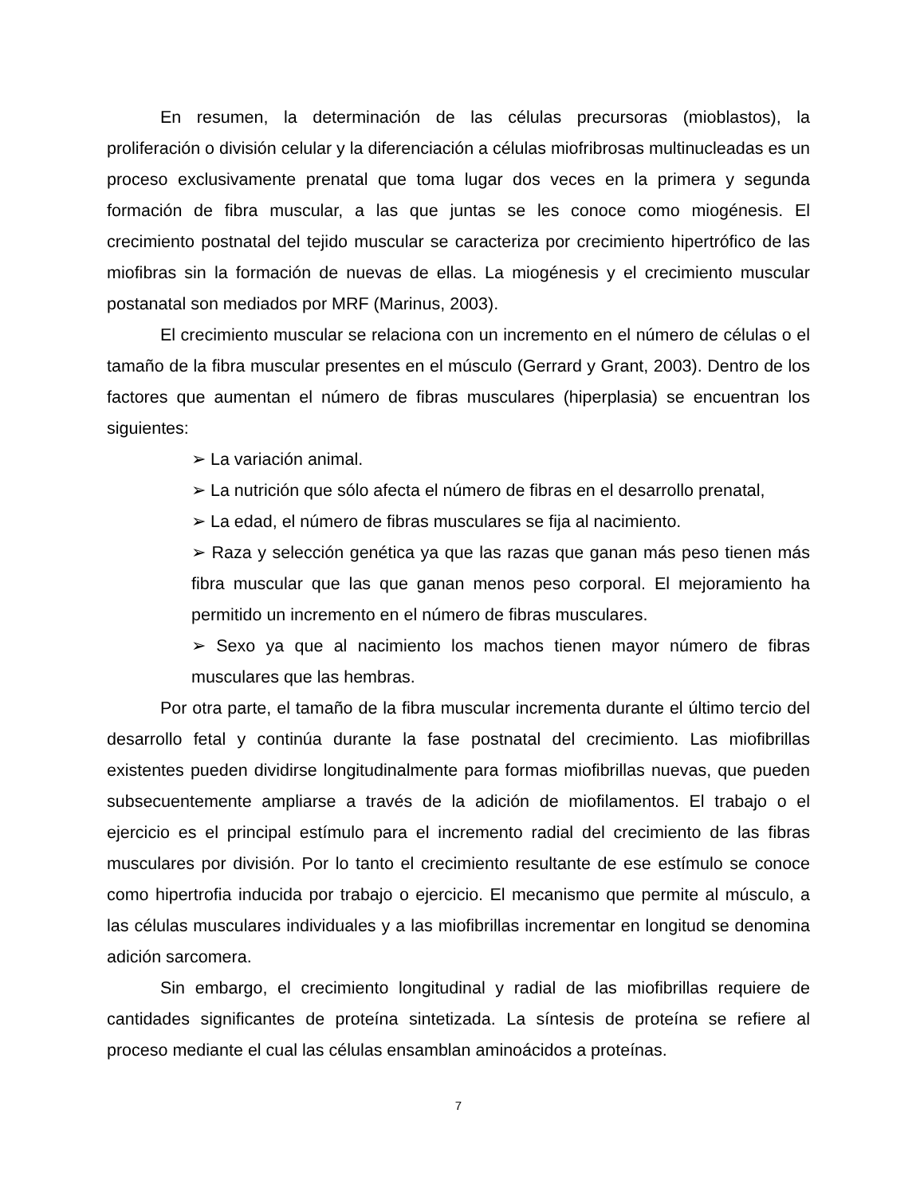En resumen, la determinación de las células precursoras (mioblastos), la proliferación o división celular y la diferenciación a células miofribrosas multinucleadas es un proceso exclusivamente prenatal que toma lugar dos veces en la primera y segunda formación de fibra muscular, a las que juntas se les conoce como miogénesis. El crecimiento postnatal del tejido muscular se caracteriza por crecimiento hipertrófico de las miofibras sin la formación de nuevas de ellas. La miogénesis y el crecimiento muscular postanatal son mediados por MRF (Marinus, 2003).
El crecimiento muscular se relaciona con un incremento en el número de células o el tamaño de la fibra muscular presentes en el músculo (Gerrard y Grant, 2003). Dentro de los factores que aumentan el número de fibras musculares (hiperplasia) se encuentran los siguientes:
➢ La variación animal.
➢ La nutrición que sólo afecta el número de fibras en el desarrollo prenatal,
➢ La edad, el número de fibras musculares se fija al nacimiento.
➢ Raza y selección genética ya que las razas que ganan más peso tienen más fibra muscular que las que ganan menos peso corporal. El mejoramiento ha permitido un incremento en el número de fibras musculares.
➢ Sexo ya que al nacimiento los machos tienen mayor número de fibras musculares que las hembras.
Por otra parte, el tamaño de la fibra muscular incrementa durante el último tercio del desarrollo fetal y continúa durante la fase postnatal del crecimiento. Las miofibrillas existentes pueden dividirse longitudinalmente para formas miofibrillas nuevas, que pueden subsecuentemente ampliarse a través de la adición de miofilamentos. El trabajo o el ejercicio es el principal estímulo para el incremento radial del crecimiento de las fibras musculares por división. Por lo tanto el crecimiento resultante de ese estímulo se conoce como hipertrofia inducida por trabajo o ejercicio. El mecanismo que permite al músculo, a las células musculares individuales y a las miofibrillas incrementar en longitud se denomina adición sarcomera.
Sin embargo, el crecimiento longitudinal y radial de las miofibrillas requiere de cantidades significantes de proteína sintetizada. La síntesis de proteína se refiere al proceso mediante el cual las células ensamblan aminoácidos a proteínas.
7